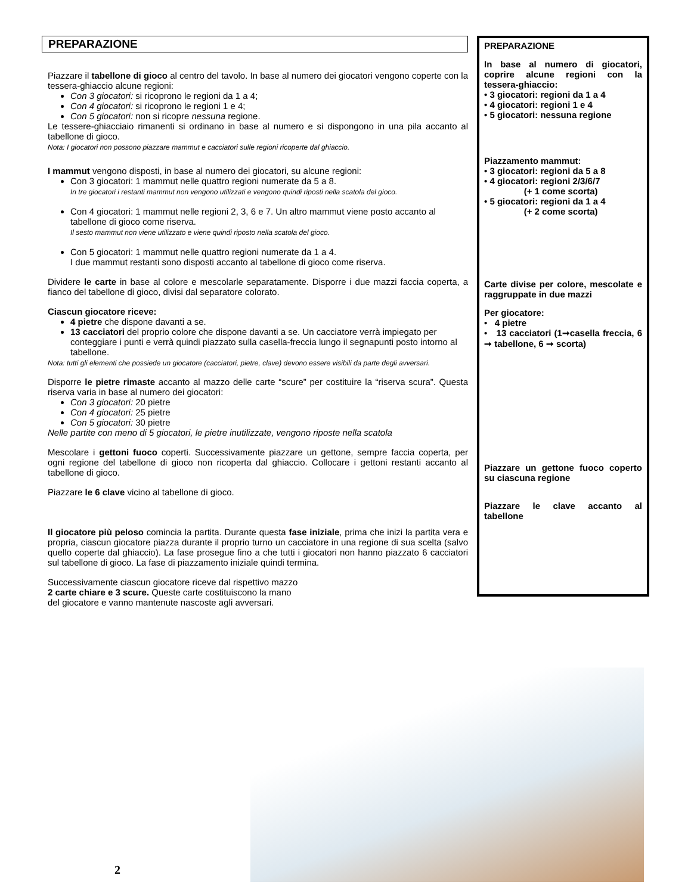PREPARAZIONE
Piazzare il tabellone di gioco al centro del tavolo. In base al numero dei giocatori vengono coperte con la tessera-ghiaccio alcune regioni:
Con 3 giocatori: si ricoprono le regioni da 1 a 4;
Con 4 giocatori: si ricoprono le regioni 1 e 4;
Con 5 giocatori: non si ricopre nessuna regione.
Le tessere-ghiacciaio rimanenti si ordinano in base al numero e si dispongono in una pila accanto al tabellone di gioco.
Nota: I giocatori non possono piazzare mammut e cacciatori sulle regioni ricoperte dal ghiaccio.
I mammut vengono disposti, in base al numero dei giocatori, su alcune regioni:
Con 3 giocatori: 1 mammut nelle quattro regioni numerate da 5 a 8.
In tre giocatori i restanti mammut non vengono utilizzati e vengono quindi riposti nella scatola del gioco.
Con 4 giocatori: 1 mammut nelle regioni 2, 3, 6 e 7. Un altro mammut viene posto accanto al tabellone di gioco come riserva.
Il sesto mammut non viene utilizzato e viene quindi riposto nella scatola del gioco.
Con 5 giocatori: 1 mammut nelle quattro regioni numerate da 1 a 4.
I due mammut restanti sono disposti accanto al tabellone di gioco come riserva.
Dividere le carte in base al colore e mescolarle separatamente. Disporre i due mazzi faccia coperta, a fianco del tabellone di gioco, divisi dal separatore colorato.
Ciascun giocatore riceve:
4 pietre che dispone davanti a se.
13 cacciatori del proprio colore che dispone davanti a se. Un cacciatore verrà impiegato per conteggiare i punti e verrà quindi piazzato sulla casella-freccia lungo il segnapunti posto intorno al tabellone.
Nota: tutti gli elementi che possiede un giocatore (cacciatori, pietre, clave) devono essere visibili da parte degli avversari.
Disporre le pietre rimaste accanto al mazzo delle carte “scure” per costituire la “riserva scura”. Questa riserva varia in base al numero dei giocatori:
Con 3 giocatori: 20 pietre
Con 4 giocatori: 25 pietre
Con 5 giocatori: 30 pietre
Nelle partite con meno di 5 giocatori, le pietre inutilizzate, vengono riposte nella scatola
Mescolare i gettoni fuoco coperti. Successivamente piazzare un gettone, sempre faccia coperta, per ogni regione del tabellone di gioco non ricoperta dal ghiaccio. Collocare i gettoni restanti accanto al tabellone di gioco.
Piazzare le 6 clave vicino al tabellone di gioco.
Il giocatore più peloso comincia la partita. Durante questa fase iniziale, prima che inizi la partita vera e propria, ciascun giocatore piazza durante il proprio turno un cacciatore in una regione di sua scelta (salvo quello coperte dal ghiaccio). La fase prosegue fino a che tutti i giocatori non hanno piazzato 6 cacciatori sul tabellone di gioco. La fase di piazzamento iniziale quindi termina.
Successivamente ciascun giocatore riceve dal rispettivo mazzo
2 carte chiare e 3 scure. Queste carte costituiscono la mano
del giocatore e vanno mantenute nascoste agli avversari.
PREPARAZIONE
In base al numero di giocatori, coprire alcune regioni con la tessera-ghiaccio:
• 3 giocatori: regioni da 1 a 4
• 4 giocatori: regioni 1 e 4
• 5 giocatori: nessuna regione
Piazzamento mammut:
• 3 giocatori: regioni da 5 a 8
• 4 giocatori: regioni 2/3/6/7
(+ 1 come scorta)
• 5 giocatori: regioni da 1 a 4
(+ 2 come scorta)
Carte divise per colore, mescolate e raggruppate in due mazzi
Per giocatore:
• 4 pietre
• 13 cacciatori (1➞casella freccia, 6 ➞ tabellone, 6 ➞ scorta)
Piazzare un gettone fuoco coperto su ciascuna regione
Piazzare le clave accanto al tabellone
2